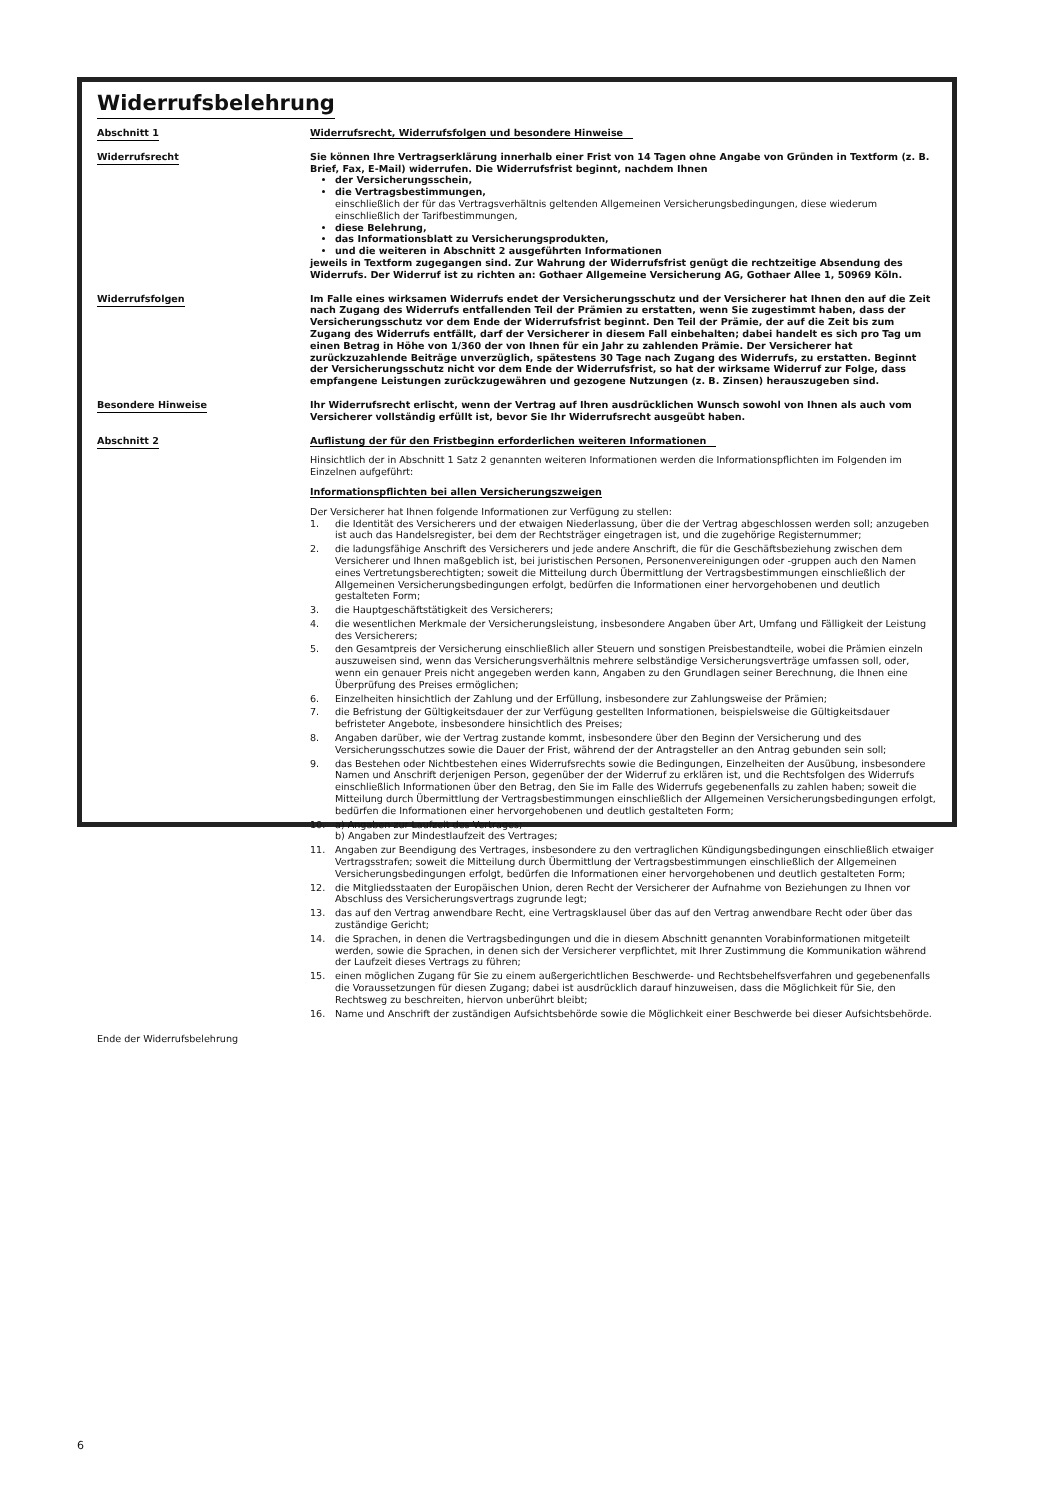Widerrufsbelehrung
Abschnitt 1 Widerrufsrecht, Widerrufsfolgen und besondere Hinweise
Widerrufsrecht Sie können Ihre Vertragserklärung innerhalb einer Frist von 14 Tagen ohne Angabe von Gründen in Textform (z. B. Brief, Fax, E-Mail) widerrufen. Die Widerrufsfrist beginnt, nachdem Ihnen
der Versicherungsschein,
die Vertragsbestimmungen,
einschließlich der für das Vertragsverhältnis geltenden Allgemeinen Versicherungsbedingungen, diese wiederum einschließlich der Tarifbestimmungen,
diese Belehrung,
das Informationsblatt zu Versicherungsprodukten,
und die weiteren in Abschnitt 2 ausgeführten Informationen
jeweils in Textform zugegangen sind. Zur Wahrung der Widerrufsfrist genügt die rechtzeitige Absendung des Widerrufs. Der Widerruf ist zu richten an: Gothaer Allgemeine Versicherung AG, Gothaer Allee 1, 50969 Köln.
Widerrufsfolgen Im Falle eines wirksamen Widerrufs endet der Versicherungsschutz und der Versicherer hat Ihnen den auf die Zeit nach Zugang des Widerrufs entfallenden Teil der Prämien zu erstatten, wenn Sie zugestimmt haben, dass der Versicherungsschutz vor dem Ende der Widerrufsfrist beginnt. Den Teil der Prämie, der auf die Zeit bis zum Zugang des Widerrufs entfällt, darf der Versicherer in diesem Fall einbehalten; dabei handelt es sich pro Tag um einen Betrag in Höhe von 1/360 der von Ihnen für ein Jahr zu zahlenden Prämie. Der Versicherer hat zurückzuzahlende Beiträge unverzüglich, spätestens 30 Tage nach Zugang des Widerrufs, zu erstatten. Beginnt der Versicherungsschutz nicht vor dem Ende der Widerrufsfrist, so hat der wirksame Widerruf zur Folge, dass empfangene Leistungen zurückzugewähren und gezogene Nutzungen (z. B. Zinsen) herauszugeben sind.
Besondere Hinweise Ihr Widerrufsrecht erlischt, wenn der Vertrag auf Ihren ausdrücklichen Wunsch sowohl von Ihnen als auch vom Versicherer vollständig erfüllt ist, bevor Sie Ihr Widerrufsrecht ausgeübt haben.
Abschnitt 2 Auflistung der für den Fristbeginn erforderlichen weiteren Informationen
Hinsichtlich der in Abschnitt 1 Satz 2 genannten weiteren Informationen werden die Informationspflichten im Folgenden im Einzelnen aufgeführt:
Informationspflichten bei allen Versicherungszweigen
Der Versicherer hat Ihnen folgende Informationen zur Verfügung zu stellen:
1. die Identität des Versicherers und der etwaigen Niederlassung, über die der Vertrag abgeschlossen werden soll; anzugeben ist auch das Handelsregister, bei dem der Rechtsträger eingetragen ist, und die zugehörige Registernummer;
2. die ladungsfähige Anschrift des Versicherers und jede andere Anschrift, die für die Geschäftsbeziehung zwischen dem Versicherer und Ihnen maßgeblich ist, bei juristischen Personen, Personenvereinigungen oder -gruppen auch den Namen eines Vertretungsberechtigten; soweit die Mitteilung durch Übermittlung der Vertragsbestimmungen einschließlich der Allgemeinen Versicherungsbedingungen erfolgt, bedürfen die Informationen einer hervorgehobenen und deutlich gestalteten Form;
3. die Hauptgeschäftstätigkeit des Versicherers;
4. die wesentlichen Merkmale der Versicherungsleistung, insbesondere Angaben über Art, Umfang und Fälligkeit der Leistung des Versicherers;
5. den Gesamtpreis der Versicherung einschließlich aller Steuern und sonstigen Preisbestandteile, wobei die Prämien einzeln auszuweisen sind, wenn das Versicherungsverhältnis mehrere selbständige Versicherungsverträge umfassen soll, oder, wenn ein genauer Preis nicht angegeben werden kann, Angaben zu den Grundlagen seiner Berechnung, die Ihnen eine Überprüfung des Preises ermöglichen;
6. Einzelheiten hinsichtlich der Zahlung und der Erfüllung, insbesondere zur Zahlungsweise der Prämien;
7. die Befristung der Gültigkeitsdauer der zur Verfügung gestellten Informationen, beispielsweise die Gültigkeitsdauer befristeter Angebote, insbesondere hinsichtlich des Preises;
8. Angaben darüber, wie der Vertrag zustande kommt, insbesondere über den Beginn der Versicherung und des Versicherungsschutzes sowie die Dauer der Frist, während der der Antragsteller an den Antrag gebunden sein soll;
9. das Bestehen oder Nichtbestehen eines Widerrufsrechts sowie die Bedingungen, Einzelheiten der Ausübung, insbesondere Namen und Anschrift derjenigen Person, gegenüber der der Widerruf zu erklären ist, und die Rechtsfolgen des Widerrufs einschließlich Informationen über den Betrag, den Sie im Falle des Widerrufs gegebenenfalls zu zahlen haben; soweit die Mitteilung durch Übermittlung der Vertragsbestimmungen einschließlich der Allgemeinen Versicherungsbedingungen erfolgt, bedürfen die Informationen einer hervorgehobenen und deutlich gestalteten Form;
10. a) Angaben zur Laufzeit des Vertrages;
b) Angaben zur Mindestlaufzeit des Vertrages;
11. Angaben zur Beendigung des Vertrages, insbesondere zu den vertraglichen Kündigungsbedingungen einschließlich etwaiger Vertragsstrafen; soweit die Mitteilung durch Übermittlung der Vertragsbestimmungen einschließlich der Allgemeinen Versicherungsbedingungen erfolgt, bedürfen die Informationen einer hervorgehobenen und deutlich gestalteten Form;
12. die Mitgliedsstaaten der Europäischen Union, deren Recht der Versicherer der Aufnahme von Beziehungen zu Ihnen vor Abschluss des Versicherungsvertrags zugrunde legt;
13. das auf den Vertrag anwendbare Recht, eine Vertragsklausel über das auf den Vertrag anwendbare Recht oder über das zuständige Gericht;
14. die Sprachen, in denen die Vertragsbedingungen und die in diesem Abschnitt genannten Vorabinformationen mitgeteilt werden, sowie die Sprachen, in denen sich der Versicherer verpflichtet, mit Ihrer Zustimmung die Kommunikation während der Laufzeit dieses Vertrags zu führen;
15. einen möglichen Zugang für Sie zu einem außergerichtlichen Beschwerde- und Rechtsbehelfsverfahren und gegebenenfalls die Voraussetzungen für diesen Zugang; dabei ist ausdrücklich darauf hinzuweisen, dass die Möglichkeit für Sie, den Rechtsweg zu beschreiten, hiervon unberührt bleibt;
16. Name und Anschrift der zuständigen Aufsichtsbehörde sowie die Möglichkeit einer Beschwerde bei dieser Aufsichtsbehörde.
Ende der Widerrufsbelehrung
6